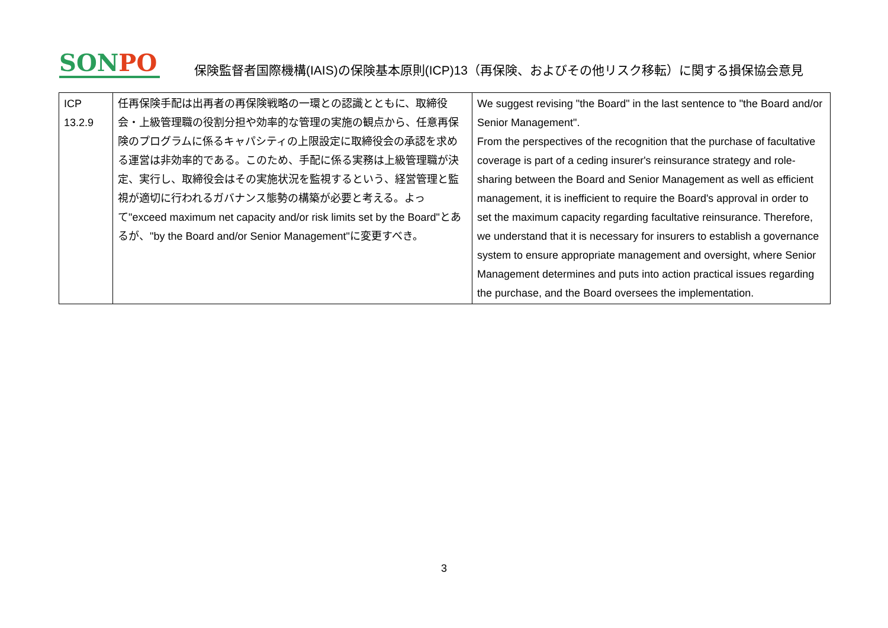SONPO
保険監督者国際機構(IAIS)の保険基本原則(ICP)13（再保険、およびその他リスク移転）に関する損保協会意見
| ICP 13.2.9 | 任再保険手配は出再者の再保険戦略の一環との認識とともに、取締役会・上級管理職の役割分担や効率的な管理の実施の観点から、任意再保険のプログラムに係るキャパシティの上限設定に取締役会の承認を求める運営は非効率的である。このため、手配に係る実務は上級管理職が決定、実行し、取締役会はその実施状況を監視するという、経営管理と監視が適切に行われるガバナンス態勢の構築が必要と考える。よって"exceed maximum net capacity and/or risk limits set by the Board"とあるが、"by the Board and/or Senior Management"に変更すべき。 | We suggest revising "the Board" in the last sentence to "the Board and/or Senior Management". From the perspectives of the recognition that the purchase of facultative coverage is part of a ceding insurer's reinsurance strategy and role-sharing between the Board and Senior Management as well as efficient management, it is inefficient to require the Board's approval in order to set the maximum capacity regarding facultative reinsurance. Therefore, we understand that it is necessary for insurers to establish a governance system to ensure appropriate management and oversight, where Senior Management determines and puts into action practical issues regarding the purchase, and the Board oversees the implementation. |
3